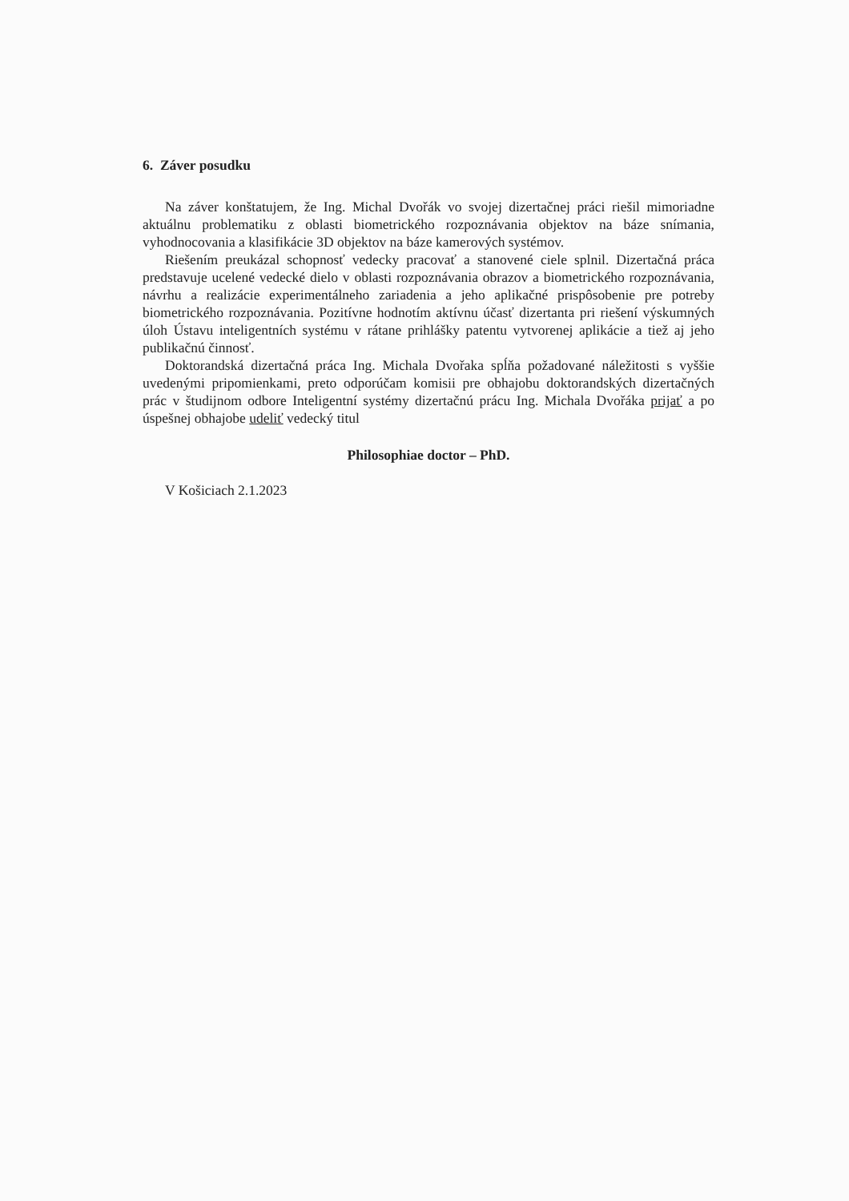6. Záver posudku
Na záver konštatujem, že Ing. Michal Dvořák vo svojej dizertačnej práci riešil mimoriadne aktuálnu problematiku z oblasti biometrického rozpoznávania objektov na báze snímania, vyhodnocovania a klasifikácie 3D objektov na báze kamerových systémov.
Riešením preukázal schopnosť vedecky pracovať a stanovené ciele splnil. Dizertačná práca predstavuje ucelené vedecké dielo v oblasti rozpoznávania obrazov a biometrického rozpoznávania, návrhu a realizácie experimentálneho zariadenia a jeho aplikačné prispôsobenie pre potreby biometrického rozpoznávania. Pozitívne hodnotím aktívnu účasť dizertanta pri riešení výskumných úloh Ústavu inteligentních systému v rátane prihlášky patentu vytvorenej aplikácie a tiež aj jeho publikačnú činnosť.
Doktorandská dizertačná práca Ing. Michala Dvořaka spĺňa požadované náležitosti s vyššie uvedenými pripomienkami, preto odporúčam komisii pre obhajobu doktorandských dizertačných prác v študijnom odbore Inteligentní systémy dizertačnú prácu Ing. Michala Dvořáka prijať a po úspešnej obhajobe udeliť vedecký titul
Philosophiae doctor – PhD.
V Košiciach 2.1.2023